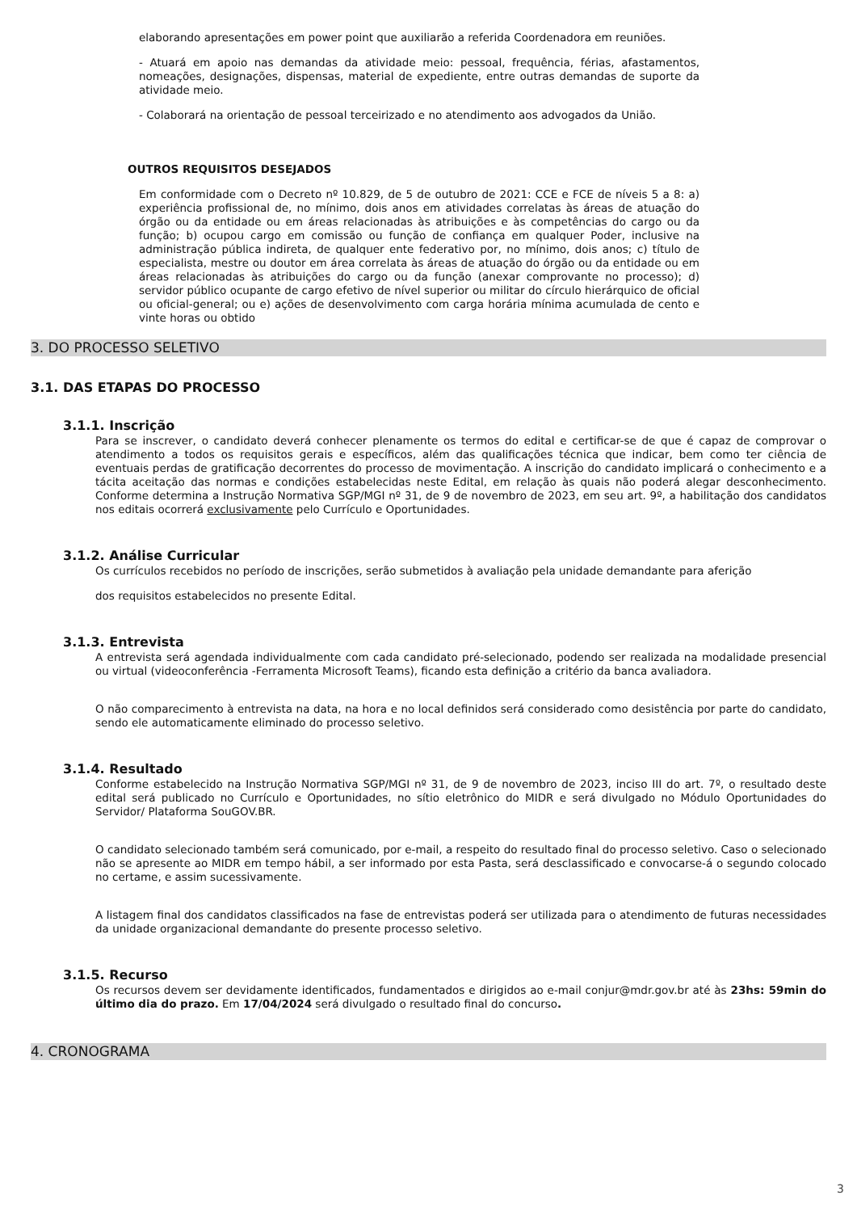elaborando apresentações em power point que auxiliarão a referida Coordenadora em reuniões.
- Atuará em apoio nas demandas da atividade meio: pessoal, frequência, férias, afastamentos, nomeações, designações, dispensas, material de expediente, entre outras demandas de suporte da atividade meio.
- Colaborará na orientação de pessoal terceirizado e no atendimento aos advogados da União.
OUTROS REQUISITOS DESEJADOS
Em conformidade com o Decreto nº 10.829, de 5 de outubro de 2021: CCE e FCE de níveis 5 a 8: a) experiência profissional de, no mínimo, dois anos em atividades correlatas às áreas de atuação do órgão ou da entidade ou em áreas relacionadas às atribuições e às competências do cargo ou da função; b) ocupou cargo em comissão ou função de confiança em qualquer Poder, inclusive na administração pública indireta, de qualquer ente federativo por, no mínimo, dois anos; c) título de especialista, mestre ou doutor em área correlata às áreas de atuação do órgão ou da entidade ou em áreas relacionadas às atribuições do cargo ou da função (anexar comprovante no processo); d) servidor público ocupante de cargo efetivo de nível superior ou militar do círculo hierárquico de oficial ou oficial-general; ou e) ações de desenvolvimento com carga horária mínima acumulada de cento e vinte horas ou obtido
3. DO PROCESSO SELETIVO
3.1. DAS ETAPAS DO PROCESSO
3.1.1. Inscrição
Para se inscrever, o candidato deverá conhecer plenamente os termos do edital e certificar-se de que é capaz de comprovar o atendimento a todos os requisitos gerais e específicos, além das qualificações técnica que indicar, bem como ter ciência de eventuais perdas de gratificação decorrentes do processo de movimentação. A inscrição do candidato implicará o conhecimento e a tácita aceitação das normas e condições estabelecidas neste Edital, em relação às quais não poderá alegar desconhecimento. Conforme determina a Instrução Normativa SGP/MGI nº 31, de 9 de novembro de 2023, em seu art. 9º, a habilitação dos candidatos nos editais ocorrerá exclusivamente pelo Currículo e Oportunidades.
3.1.2. Análise Curricular
Os currículos recebidos no período de inscrições, serão submetidos à avaliação pela unidade demandante para aferição
dos requisitos estabelecidos no presente Edital.
3.1.3. Entrevista
A entrevista será agendada individualmente com cada candidato pré-selecionado, podendo ser realizada na modalidade presencial ou virtual (videoconferência -Ferramenta Microsoft Teams), ficando esta definição a critério da banca avaliadora.
O não comparecimento à entrevista na data, na hora e no local definidos será considerado como desistência por parte do candidato, sendo ele automaticamente eliminado do processo seletivo.
3.1.4. Resultado
Conforme estabelecido na Instrução Normativa SGP/MGI nº 31, de 9 de novembro de 2023, inciso III do art. 7º, o resultado deste edital será publicado no Currículo e Oportunidades, no sítio eletrônico do MIDR e será divulgado no Módulo Oportunidades do Servidor/ Plataforma SouGOV.BR.
O candidato selecionado também será comunicado, por e-mail, a respeito do resultado final do processo seletivo. Caso o selecionado não se apresente ao MIDR em tempo hábil, a ser informado por esta Pasta, será desclassificado e convocarse-á o segundo colocado no certame, e assim sucessivamente.
A listagem final dos candidatos classificados na fase de entrevistas poderá ser utilizada para o atendimento de futuras necessidades da unidade organizacional demandante do presente processo seletivo.
3.1.5. Recurso
Os recursos devem ser devidamente identificados, fundamentados e dirigidos ao e-mail conjur@mdr.gov.br até às 23hs: 59min do último dia do prazo. Em 17/04/2024 será divulgado o resultado final do concurso.
4. CRONOGRAMA
3